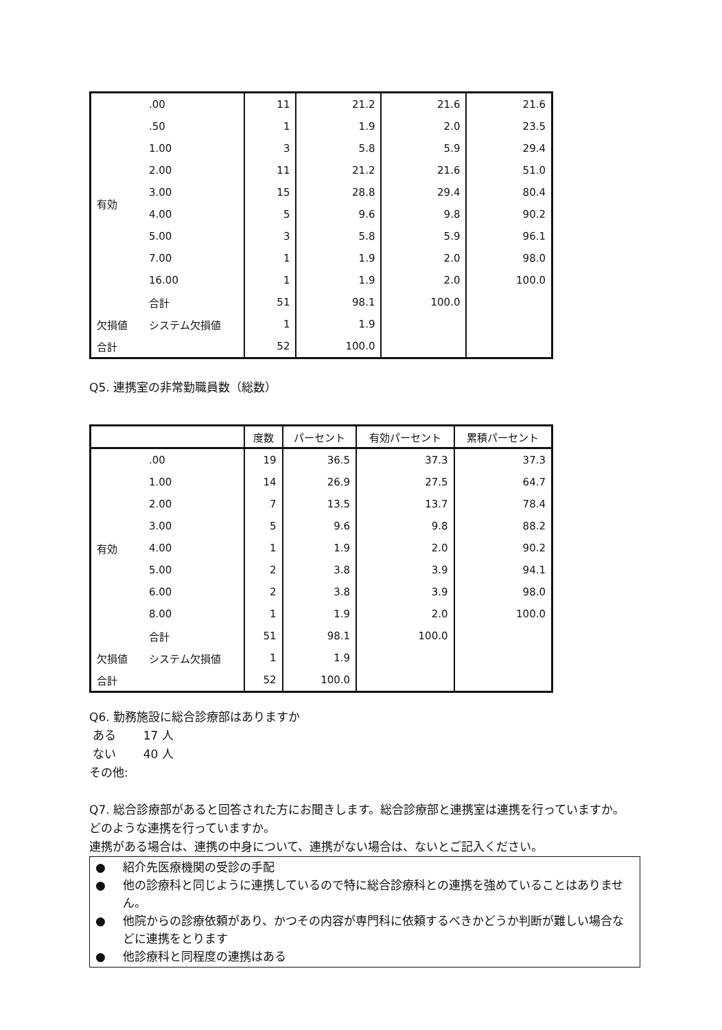| 有効 | .00 | 11 | 21.2 | 21.6 | 21.6 |
| | .50 | 1 | 1.9 | 2.0 | 23.5 |
| | 1.00 | 3 | 5.8 | 5.9 | 29.4 |
| | 2.00 | 11 | 21.2 | 21.6 | 51.0 |
| | 3.00 | 15 | 28.8 | 29.4 | 80.4 |
| | 4.00 | 5 | 9.6 | 9.8 | 90.2 |
| | 5.00 | 3 | 5.8 | 5.9 | 96.1 |
| | 7.00 | 1 | 1.9 | 2.0 | 98.0 |
| | 16.00 | 1 | 1.9 | 2.0 | 100.0 |
| | 合計 | 51 | 98.1 | 100.0 | |
| 欠損値 | システム欠損値 | 1 | 1.9 | | |
| 合計 | | 52 | 100.0 | | |
Q5. 連携室の非常勤職員数（総数）
| | | 度数 | パーセント | 有効パーセント | 累積パーセント |
| --- | --- | --- | --- | --- | --- |
| 有効 | .00 | 19 | 36.5 | 37.3 | 37.3 |
| | 1.00 | 14 | 26.9 | 27.5 | 64.7 |
| | 2.00 | 7 | 13.5 | 13.7 | 78.4 |
| | 3.00 | 5 | 9.6 | 9.8 | 88.2 |
| | 4.00 | 1 | 1.9 | 2.0 | 90.2 |
| | 5.00 | 2 | 3.8 | 3.9 | 94.1 |
| | 6.00 | 2 | 3.8 | 3.9 | 98.0 |
| | 8.00 | 1 | 1.9 | 2.0 | 100.0 |
| | 合計 | 51 | 98.1 | 100.0 | |
| 欠損値 | システム欠損値 | 1 | 1.9 | | |
| 合計 | | 52 | 100.0 | | |
Q6. 勤務施設に総合診療部はありますか
ある　　 17 人
ない　　 40 人
その他:
Q7. 総合診療部があると回答された方にお聞きします。総合診療部と連携室は連携を行っていますか。どのような連携を行っていますか。
連携がある場合は、連携の中身について、連携がない場合は、ないとご記入ください。
● 紹介先医療機関の受診の手配
● 他の診療科と同じように連携しているので特に総合診療科との連携を強めていることはありません。
● 他院からの診療依頼があり、かつその内容が専門科に依頼するべきかどうか判断が難しい場合などに連携をとります
● 他診療科と同程度の連携はある